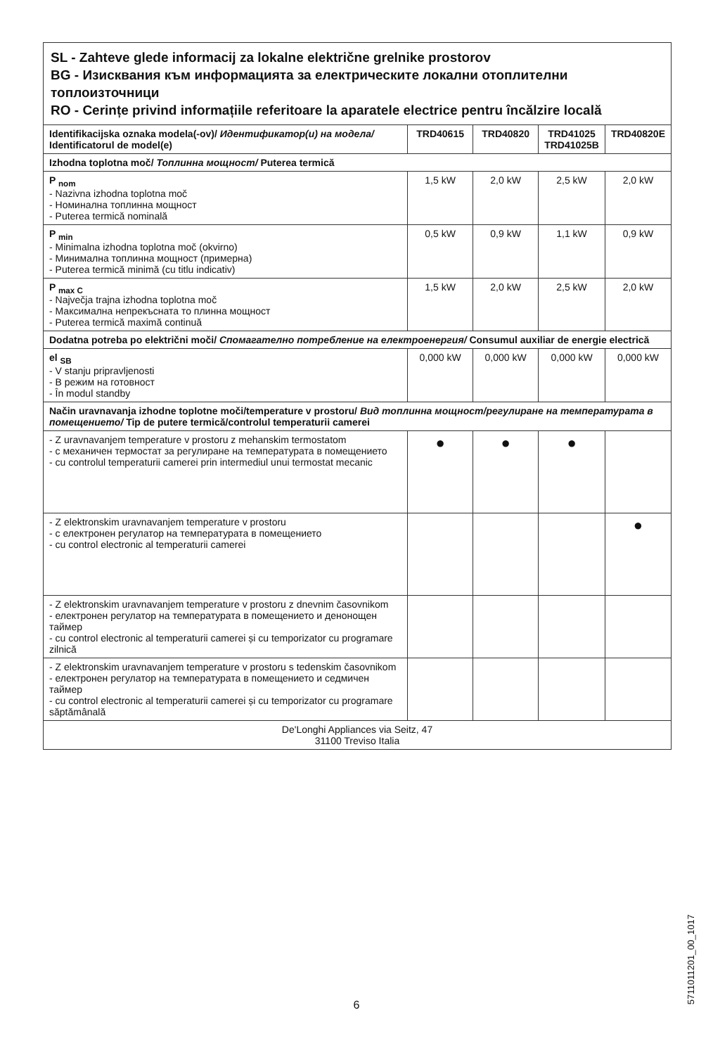| SL - Zahteve glede informacij za lokalne električne grelnike prostorov BG - Изисквания към информацията за електрическите локални отоплителни топлоизточници RO - Cerințe privind informațiile referitoare la aparatele electrice pentru încălzire locală | | | | |
| Identifikacijska oznaka modela(-ov)/ Идентификатор(и) на модела/ Identificatorul de model(e) | TRD40615 | TRD40820 | TRD41025 TRD41025B | TRD40820E |
| Izhodna toplotna moč/ Топлинна мощност/ Puterea termică | | | | |
| P <sub>nom</sub> - Nazivna izhodna toplotna moč - Номинална топлинна мощност - Puterea termică nominală | 1,5 kW | 2,0 kW | 2,5 kW | 2,0 kW |
| P <sub>min</sub> - Minimalna izhodna toplotna moč (okvirno) - Минимална топлинна мощност (примерна) - Puterea termică minimă (cu titlu indicativ) | 0,5 kW | 0,9 kW | 1,1 kW | 0,9 kW |
| P <sub>max C</sub> - Največja trajna izhodna toplotna moč - Максимална непрекъсната то плинна мощност - Puterea termică maximă continuă | 1,5 kW | 2,0 kW | 2,5 kW | 2,0 kW |
| Dodatna potreba po električni moči/ Спомагателно потребление на електроенергия/ Consumul auxiliar de energie electrică | | | | |
| el <sub>SB</sub> - V stanju pripravljenosti - В режим на готовност - În modul standby | 0,000 kW | 0,000 kW | 0,000 kW | 0,000 kW |
| Način uravnavanja izhodne toplotne moči/temperature v prostoru/ Вид топлинна мощност/регулиране на температурата в помещението/ Tip de putere termică/controlul temperaturii camerei | | | | |
| - Z uravnavanjem temperature v prostoru z mehanskim termostatom - с механичен термостат за регулиране на температурата в помещението - cu controlul temperaturii camerei prin intermediul unui termostat mecanic | ● | ● | ● | |
| - Z elektronskim uravnavanjem temperature v prostoru - с електронен регулатор на температурата в помещението - cu control electronic al temperaturii camerei | | | | ● |
| - Z elektronskim uravnavanjem temperature v prostoru z dnevnim časovnikom - електронен регулатор на температурата в помещението и денонощен таймер - cu control electronic al temperaturii camerei și cu temporizator cu programare zilnică | | | | |
| - Z elektronskim uravnavanjem temperature v prostoru s tedenskim časovnikom - електронен регулатор на температурата в помещението и седмичен таймер - cu control electronic al temperaturii camerei și cu temporizator cu programare săptămânală | | | | |
| De'Longhi Appliances via Seitz, 47 31100 Treviso Italia | | | | |
5711011201_00_1017
6